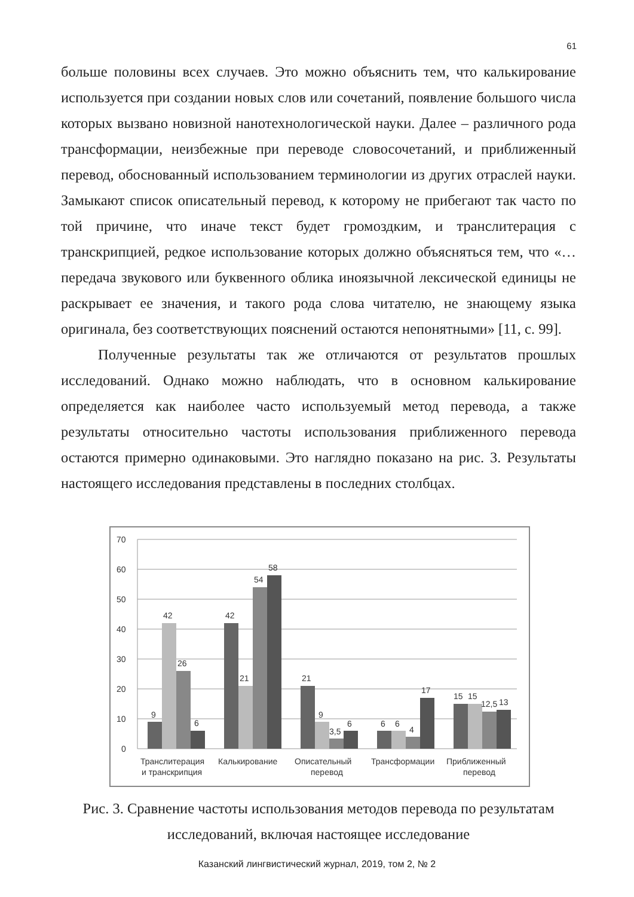61
больше половины всех случаев. Это можно объяснить тем, что калькирование используется при создании новых слов или сочетаний, появление большого числа которых вызвано новизной нанотехнологической науки. Далее – различного рода трансформации, неизбежные при переводе словосочетаний, и приближенный перевод, обоснованный использованием терминологии из других отраслей науки. Замыкают список описательный перевод, к которому не прибегают так часто по той причине, что иначе текст будет громоздким, и транслитерация с транскрипцией, редкое использование которых должно объясняться тем, что «…передача звукового или буквенного облика иноязычной лексической единицы не раскрывает ее значения, и такого рода слова читателю, не знающему языка оригинала, без соответствующих пояснений остаются непонятными» [11, с. 99].
Полученные результаты так же отличаются от результатов прошлых исследований. Однако можно наблюдать, что в основном калькирование определяется как наиболее часто используемый метод перевода, а также результаты относительно частоты использования приближенного перевода остаются примерно одинаковыми. Это наглядно показано на рис. 3. Результаты настоящего исследования представлены в последних столбцах.
70
60
50
40
30
20
10
0
9
42
26
6
42
21
54
58
21
9
3,5
6
6
6
4
17
15
15
12,5
13
Транслитерация
и транскрипция
Калькирование
Описательный
перевод
Трансформации
Приближенный
перевод
Рис. 3. Сравнение частоты использования методов перевода по результатам исследований, включая настоящее исследование
Казанский лингвистический журнал, 2019, том 2, № 2